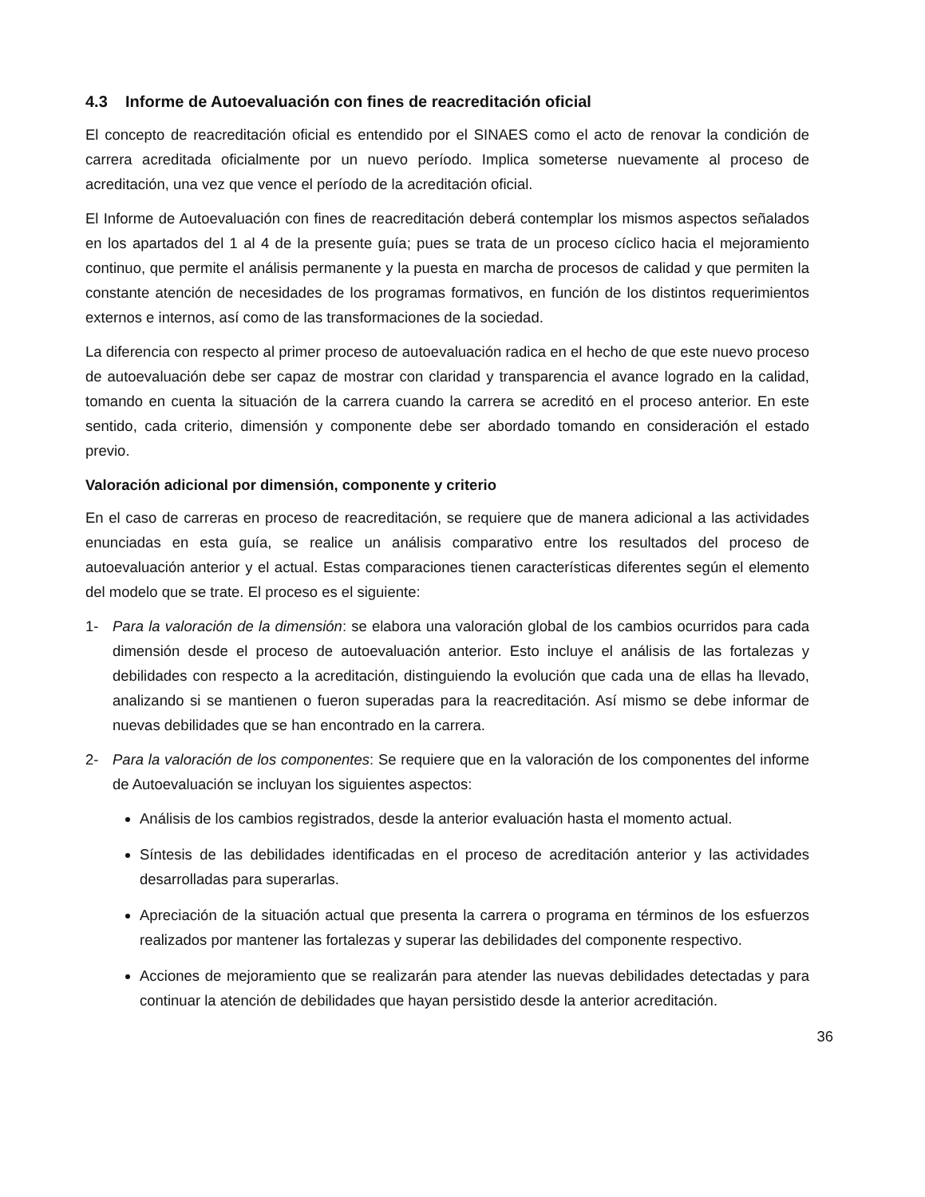4.3 Informe de Autoevaluación con fines de reacreditación oficial
El concepto de reacreditación oficial es entendido por el SINAES como el acto de renovar la condición de carrera acreditada oficialmente por un nuevo período. Implica someterse nuevamente al proceso de acreditación, una vez que vence el período de la acreditación oficial.
El Informe de Autoevaluación con fines de reacreditación deberá contemplar los mismos aspectos señalados en los apartados del 1 al 4 de la presente guía; pues se trata de un proceso cíclico hacia el mejoramiento continuo, que permite el análisis permanente y la puesta en marcha de procesos de calidad y que permiten la constante atención de necesidades de los programas formativos, en función de los distintos requerimientos externos e internos, así como de las transformaciones de la sociedad.
La diferencia con respecto al primer proceso de autoevaluación radica en el hecho de que este nuevo proceso de autoevaluación debe ser capaz de mostrar con claridad y transparencia el avance logrado en la calidad, tomando en cuenta la situación de la carrera cuando la carrera se acreditó en el proceso anterior. En este sentido, cada criterio, dimensión y componente debe ser abordado tomando en consideración el estado previo.
Valoración adicional por dimensión, componente y criterio
En el caso de carreras en proceso de reacreditación, se requiere que de manera adicional a las actividades enunciadas en esta guía, se realice un análisis comparativo entre los resultados del proceso de autoevaluación anterior y el actual. Estas comparaciones tienen características diferentes según el elemento del modelo que se trate. El proceso es el siguiente:
1- Para la valoración de la dimensión: se elabora una valoración global de los cambios ocurridos para cada dimensión desde el proceso de autoevaluación anterior. Esto incluye el análisis de las fortalezas y debilidades con respecto a la acreditación, distinguiendo la evolución que cada una de ellas ha llevado, analizando si se mantienen o fueron superadas para la reacreditación. Así mismo se debe informar de nuevas debilidades que se han encontrado en la carrera.
2- Para la valoración de los componentes: Se requiere que en la valoración de los componentes del informe de Autoevaluación se incluyan los siguientes aspectos:
Análisis de los cambios registrados, desde la anterior evaluación hasta el momento actual.
Síntesis de las debilidades identificadas en el proceso de acreditación anterior y las actividades desarrolladas para superarlas.
Apreciación de la situación actual que presenta la carrera o programa en términos de los esfuerzos realizados por mantener las fortalezas y superar las debilidades del componente respectivo.
Acciones de mejoramiento que se realizarán para atender las nuevas debilidades detectadas y para continuar la atención de debilidades que hayan persistido desde la anterior acreditación.
36